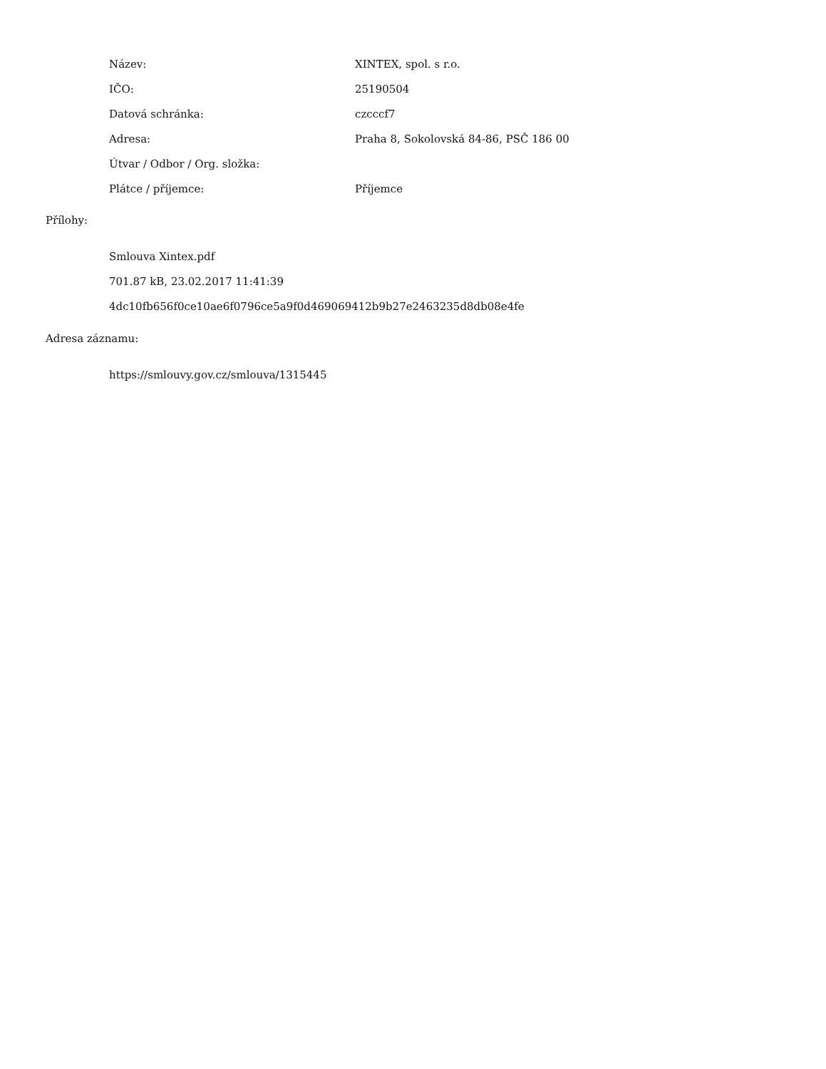| Název: | XINTEX, spol. s r.o. |
| IČO: | 25190504 |
| Datová schránka: | czcccf7 |
| Adresa: | Praha 8, Sokolovská 84-86, PSČ 186 00 |
| Útvar / Odbor / Org. složka: | |
| Plátce / příjemce: | Příjemce |
Přílohy:
Smlouva Xintex.pdf
701.87 kB, 23.02.2017 11:41:39
4dc10fb656f0ce10ae6f0796ce5a9f0d469069412b9b27e2463235d8db08e4fe
Adresa záznamu:
https://smlouvy.gov.cz/smlouva/1315445